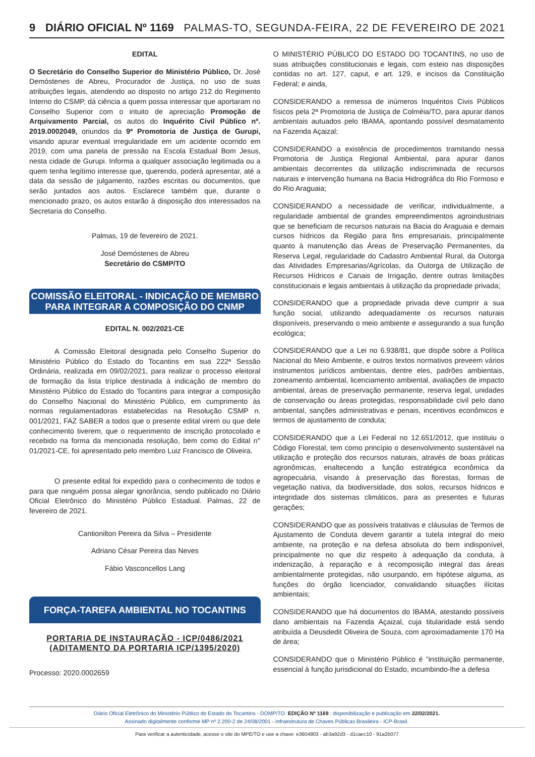9 DIÁRIO OFICIAL Nº 1169 PALMAS-TO, SEGUNDA-FEIRA, 22 DE FEVEREIRO DE 2021
EDITAL
O Secretário do Conselho Superior do Ministério Público, Dr. José Demóstenes de Abreu, Procurador de Justiça, no uso de suas atribuições legais, atendendo ao disposto no artigo 212 do Regimento Interno do CSMP, dá ciência a quem possa interessar que aportaram no Conselho Superior com o intuito de apreciação Promoção de Arquivamento Parcial, os autos do Inquérito Civil Público nº. 2019.0002049, oriundos da 9ª Promotoria de Justiça de Gurupi, visando apurar eventual irregularidade em um acidente ocorrido em 2019, com uma panela de pressão na Escola Estadual Bom Jesus, nesta cidade de Gurupi. Informa a qualquer associação legitimada ou a quem tenha legítimo interesse que, querendo, poderá apresentar, até a data da sessão de julgamento, razões escritas ou documentos, que serão juntados aos autos. Esclarece também que, durante o mencionado prazo, os autos estarão à disposição dos interessados na Secretaria do Conselho.
Palmas, 19 de fevereiro de 2021.
José Demóstenes de Abreu
Secretário do CSMP/TO
COMISSÃO ELEITORAL - INDICAÇÃO DE MEMBRO
PARA INTEGRAR A COMPOSIÇÃO DO CNMP
EDITAL N. 002/2021-CE
A Comissão Eleitoral designada pelo Conselho Superior do Ministério Público do Estado do Tocantins em sua 222ª Sessão Ordinária, realizada em 09/02/2021, para realizar o processo eleitoral de formação da lista tríplice destinada à indicação de membro do Ministério Público do Estado do Tocantins para integrar a composição do Conselho Nacional do Ministério Público, em cumprimento às normas regulamentadoras estabelecidas na Resolução CSMP n. 001/2021, FAZ SABER a todos que o presente edital virem ou que dele conhecimento tiverem, que o requerimento de inscrição protocolado e recebido na forma da mencionada resolução, bem como do Edital n° 01/2021-CE, foi apresentado pelo membro Luiz Francisco de Oliveira.
O presente edital foi expedido para o conhecimento de todos e para que ninguém possa alegar ignorância, sendo publicado no Diário Oficial Eletrônico do Ministério Público Estadual. Palmas, 22 de fevereiro de 2021.
Cantionilton Pereira da Silva – Presidente
Adriano César Pereira das Neves
Fábio Vasconcellos Lang
FORÇA-TAREFA AMBIENTAL NO TOCANTINS
PORTARIA DE INSTAURAÇÃO - ICP/0486/2021 (ADITAMENTO DA PORTARIA ICP/1395/2020)
Processo: 2020.0002659
O MINISTÉRIO PÚBLICO DO ESTADO DO TOCANTINS, no uso de suas atribuições constitucionais e legais, com esteio nas disposições contidas no art. 127, caput, e art. 129, e incisos da Constituição Federal; e ainda,
CONSIDERANDO a remessa de inúmeros Inquéritos Civis Públicos físicos pela 2ª Promotoria de Justiça de Colméia/TO, para apurar danos ambientais autuados pelo IBAMA, apontando possível desmatamento na Fazenda Açaizal;
CONSIDERANDO a existência de procedimentos tramitando nessa Promotoria de Justiça Regional Ambiental, para apurar danos ambientais decorrentes da utilização indiscriminada de recursos naturais e intervenção humana na Bacia Hidrográfica do Rio Formoso e do Rio Araguaia;
CONSIDERANDO a necessidade de verificar, individualmente, a regularidade ambiental de grandes empreendimentos agroindustriais que se beneficiam de recursos naturais na Bacia do Araguaia e demais cursos hídricos da Região para fins empresariais, principalmente quanto à manutenção das Áreas de Preservação Permanentes, da Reserva Legal, regularidade do Cadastro Ambiental Rural, da Outorga das Atividades Empresarias/Agrícolas, da Outorga de Utilização de Recursos Hídricos e Canais de Irrigação, dentre outras limitações constitucionais e legais ambientais à utilização da propriedade privada;
CONSIDERANDO que a propriedade privada deve cumprir a sua função social, utilizando adequadamente os recursos naturais disponíveis, preservando o meio ambiente e assegurando a sua função ecológica;
CONSIDERANDO que a Lei no 6.938/81, que dispõe sobre a Política Nacional do Meio Ambiente, e outros textos normativos preveem vários instrumentos jurídicos ambientais, dentre eles, padrões ambientais, zoneamento ambiental, licenciamento ambiental, avaliações de impacto ambiental, áreas de preservação permanente, reserva legal, unidades de conservação ou áreas protegidas, responsabilidade civil pelo dano ambiental, sanções administrativas e penais, incentivos econômicos e termos de ajustamento de conduta;
CONSIDERANDO que a Lei Federal no 12.651/2012, que instituiu o Código Florestal, tem como princípio o desenvolvimento sustentável na utilização e proteção dos recursos naturais, através de boas práticas agronômicas, enaltecendo a função estratégica econômica da agropecuária, visando à preservação das florestas, formas de vegetação nativa, da biodiversidade, dos solos, recursos hídricos e integridade dos sistemas climáticos, para as presentes e futuras gerações;
CONSIDERANDO que as possíveis tratativas e cláusulas de Termos de Ajustamento de Conduta devem garantir a tutela integral do meio ambiente, na proteção e na defesa absoluta do bem indisponível, principalmente no que diz respeito à adequação da conduta, à indenização, à reparação e à recomposição integral das áreas ambientalmente protegidas, não usurpando, em hipótese alguma, as funções do órgão licenciador, convalidando situações ilícitas ambientais;
CONSIDERANDO que há documentos do IBAMA, atestando possíveis dano ambientais na Fazenda Açaizal, cuja titularidade está sendo atribuída a Deusdedit Oliveira de Souza, com aproximadamente 170 Ha de área;
CONSIDERANDO que o Ministério Público é “instituição permanente, essencial à função jurisdicional do Estado, incumbindo-lhe a defesa
Diário Oficial Eletrônico do Ministério Público do Estado do Tocantins - DOMP/TO. EDIÇÃO Nº 1169 : disponibilização e publicação em 22/02/2021.
Assinado digitalmente conforme MP nº 2.200-2 de 24/08/2001 - Infraestrutura de Chaves Públicas Brasileira - ICP-Brasil.
Para verificar a autenticidade, acesse o site do MPE/TO e use a chave: e3604903 - ab3a92d3 - d1caec10 - 91a2b077